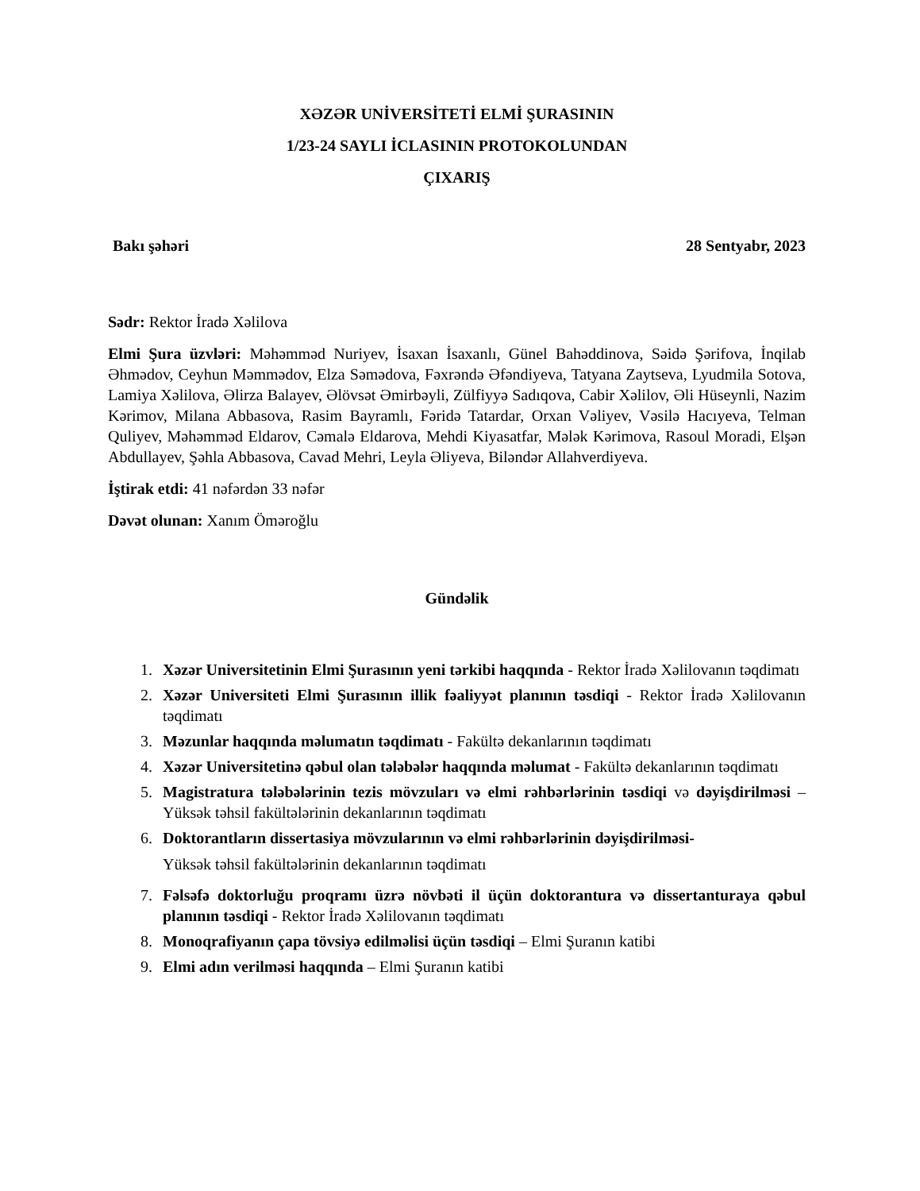XƏZƏR UNİVERSİTETİ ELMİ ŞURASININ
1/23-24 SAYLI İCLASININ PROTOKOLUNDAN
ÇIXARIŞ
Bakı şəhəri 28 Sentyabr, 2023
Sədr: Rektor İradə Xəlilova
Elmi Şura üzvləri: Məhəmməd Nuriyev, İsaxan İsaxanlı, Günel Bahəddinova, Səidə Şərifova, İnqilab Əhmədov, Ceyhun Məmmədov, Elza Səmədova, Fəxrəndə Əfəndiyeva, Tatyana Zaytseva, Lyudmila Sotova, Lamiya Xəlilova, Əlirza Balayev, Əlövsət Əmirbəyli, Zülfiyyə Sadıqova, Cabir Xəlilov, Əli Hüseynli, Nazim Kərimov, Milana Abbasova, Rasim Bayramlı, Fəridə Tatardar, Orxan Vəliyev, Vəsilə Hacıyeva, Telman Quliyev, Məhəmməd Eldarov, Cəmalə Eldarova, Mehdi Kiyasatfar, Mələk Kərimova, Rasoul Moradi, Elşən Abdullayev, Şəhla Abbasova, Cavad Mehri, Leyla Əliyeva, Biləndər Allahverdiyeva.
İştirak etdi: 41 nəfərdən 33 nəfər
Dəvət olunan: Xanım Öməroğlu
Gündəlik
1. Xəzər Universitetinin Elmi Şurasının yeni tərkibi haqqında - Rektor İradə Xəlilovanın təqdimatı
2. Xəzər Universiteti Elmi Şurasının illik fəaliyyət planının təsdiqi - Rektor İradə Xəlilovanın təqdimatı
3. Məzunlar haqqında məlumatın təqdimatı - Fakültə dekanlarının təqdimatı
4. Xəzər Universitetinə qəbul olan tələbələr haqqında məlumat - Fakültə dekanlarının təqdimatı
5. Magistratura tələbələrinin tezis mövzuları və elmi rəhbərlərinin təsdiqi və dəyişdirilməsi – Yüksək təhsil fakültələrinin dekanlarının təqdimatı
6. Doktorantların dissertasiya mövzularının və elmi rəhbərlərinin dəyişdirilməsi-
Yüksək təhsil fakültələrinin dekanlarının təqdimatı
7. Fəlsəfə doktorluğu proqramı üzrə növbəti il üçün doktorantura və dissertanturaya qəbul planının təsdiqi - Rektor İradə Xəlilovanın təqdimatı
8. Monoqrafiyanın çapa tövsiyə edilməlisi üçün təsdiqi – Elmi Şuranın katibi
9. Elmi adın verilməsi haqqında – Elmi Şuranın katibi